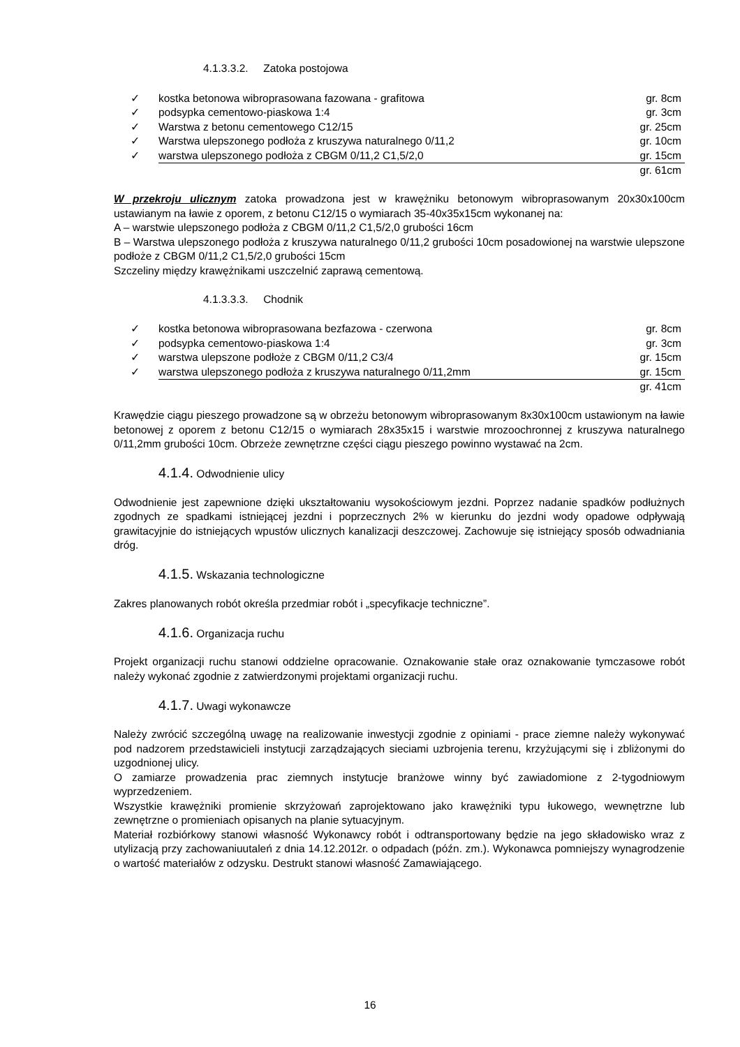4.1.3.3.2. Zatoka postojowa
✓ kostka betonowa wibroprasowana fazowana - grafitowa gr. 8cm
✓ podsypka cementowo-piaskowa 1:4 gr. 3cm
✓ Warstwa z betonu cementowego C12/15 gr. 25cm
✓ Warstwa ulepszonego podłoża z kruszywa naturalnego 0/11,2 gr. 10cm
✓ warstwa ulepszonego podłoża z CBGM 0/11,2 C1,5/2,0 gr. 15cm
gr. 61cm
W przekroju ulicznym zatoka prowadzona jest w krawężniku betonowym wibroprasowanym 20x30x100cm ustawianym na ławie z oporem, z betonu C12/15 o wymiarach 35-40x35x15cm wykonanej na:
A – warstwie ulepszonego podłoża z CBGM 0/11,2 C1,5/2,0 grubości 16cm
B – Warstwa ulepszonego podłoża z kruszywa naturalnego 0/11,2 grubości 10cm posadowionej na warstwie ulepszone podłoże z CBGM 0/11,2 C1,5/2,0 grubości 15cm
Szczeliny między krawężnikami uszczelnić zaprawą cementową.
4.1.3.3.3. Chodnik
✓ kostka betonowa wibroprasowana bezfazowa - czerwona gr. 8cm
✓ podsypka cementowo-piaskowa 1:4 gr. 3cm
✓ warstwa ulepszone podłoże z CBGM 0/11,2 C3/4 gr. 15cm
✓ warstwa ulepszonego podłoża z kruszywa naturalnego 0/11,2mm gr. 15cm
gr. 41cm
Krawędzie ciągu pieszego prowadzone są w obrzeżu betonowym wibroprasowanym 8x30x100cm ustawionym na ławie betonowej z oporem z betonu C12/15 o wymiarach 28x35x15 i warstwie mrozoochronnej z kruszywa naturalnego 0/11,2mm grubości 10cm. Obrzeże zewnętrzne części ciągu pieszego powinno wystawać na 2cm.
4.1.4. Odwodnienie ulicy
Odwodnienie jest zapewnione dzięki ukształtowaniu wysokościowym jezdni. Poprzez nadanie spadków podłużnych zgodnych ze spadkami istniejącej jezdni i poprzecznych 2% w kierunku do jezdni wody opadowe odpływają grawitacyjnie do istniejących wpustów ulicznych kanalizacji deszczowej. Zachowuje się istniejący sposób odwadniania dróg.
4.1.5. Wskazania technologiczne
Zakres planowanych robót określa przedmiar robót i „specyfikacje techniczne”.
4.1.6. Organizacja ruchu
Projekt organizacji ruchu stanowi oddzielne opracowanie. Oznakowanie stałe oraz oznakowanie tymczasowe robót należy wykonać zgodnie z zatwierdzonymi projektami organizacji ruchu.
4.1.7. Uwagi wykonawcze
Należy zwrócić szczególną uwagę na realizowanie inwestycji zgodnie z opiniami - prace ziemne należy wykonywać pod nadzorem przedstawicieli instytucji zarządzających sieciami uzbrojenia terenu, krzyżującymi się i zbliżonymi do uzgodnionej ulicy.
O zamiarze prowadzenia prac ziemnych instytucje branżowe winny być zawiadomione z 2-tygodniowym wyprzedzeniem.
Wszystkie krawężniki promienie skrzyżowań zaprojektowano jako krawężniki typu łukowego, wewnętrzne lub zewnętrzne o promieniach opisanych na planie sytuacyjnym.
Materiał rozbiórkowy stanowi własność Wykonawcy robót i odtransportowany będzie na jego składowisko wraz z utylizacją przy zachowaniuutaleń z dnia 14.12.2012r. o odpadach (późn. zm.). Wykonawca pomniejszy wynagrodzenie o wartość materiałów z odzysku. Destrukt stanowi własność Zamawiającego.
16